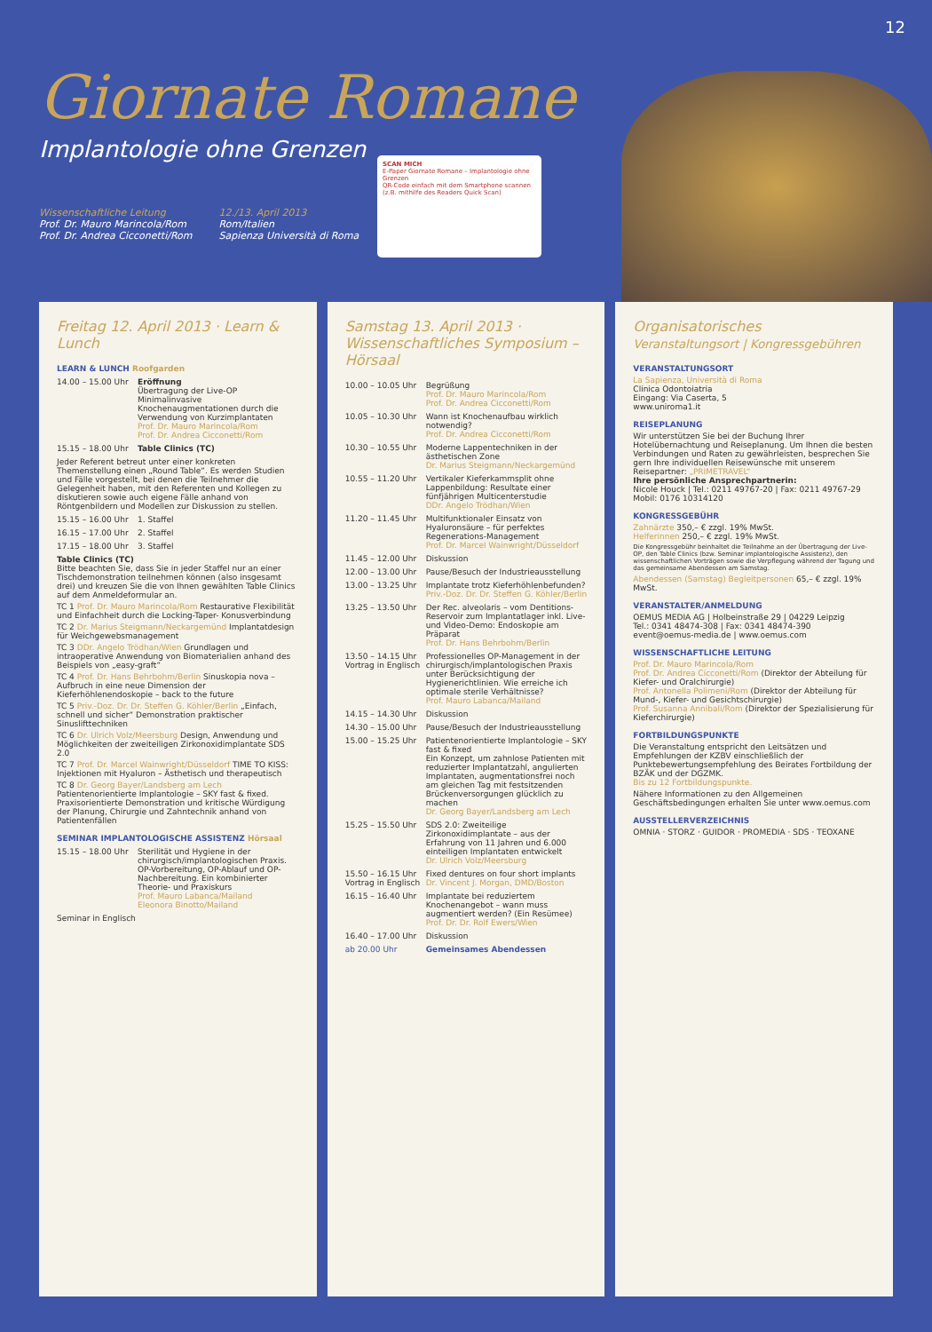Giornate Romane
Implantologie ohne Grenzen
Wissenschaftliche Leitung
Prof. Dr. Mauro Marincola/Rom
Prof. Dr. Andrea Cicconetti/Rom
12./13. April 2013
Rom/Italien
Sapienza Università di Roma
SCAN MICH
E-Paper Giornate Romane – Implantologie ohne Grenzen
QR-Code einfach mit dem Smartphone scannen (z.B. mithilfe des Readers Quick Scan)
12
Freitag 12. April 2013 · Learn & Lunch
LEARN & LUNCH Roofgarden
14.00 – 15.00 Uhr Eröffnung
Übertragung der Live-OP Minimalinvasive Knochenaugmentationen durch die Verwendung von Kurzimplantaten
Prof. Dr. Mauro Marincola/Rom
Prof. Dr. Andrea Cicconetti/Rom
15.15 – 18.00 Uhr Table Clinics (TC)
Jeder Referent betreut unter einer konkreten Themenstellung einen „Round Table“. Es werden Studien und Fälle vorgestellt, bei denen die Teilnehmer die Gelegenheit haben, mit den Referenten und Kollegen zu diskutieren sowie auch eigene Fälle anhand von Röntgenbildern und Modellen zur Diskussion zu stellen.
15.15 – 16.00 Uhr 1. Staffel
16.15 – 17.00 Uhr 2. Staffel
17.15 – 18.00 Uhr 3. Staffel
Table Clinics (TC)
Bitte beachten Sie, dass Sie in jeder Staffel nur an einer Tischdemonstration teilnehmen können (also insgesamt drei) und kreuzen Sie die von Ihnen gewählten Table Clinics auf dem Anmeldeformular an.
TC 1 Prof. Dr. Mauro Marincola/Rom Restaurative Flexibilität und Einfachheit durch die Locking-Taper- Konusverbindung
TC 2 Dr. Marius Steigmann/Neckargemünd Implantatdesign für Weichgewebsmanagement
TC 3 DDr. Angelo Trödhan/Wien Grundlagen und intraoperative Anwendung von Biomaterialien anhand des Beispiels von „easy-graft“
TC 4 Prof. Dr. Hans Behrbohm/Berlin Sinuskopia nova – Aufbruch in eine neue Dimension der Kieferhöhlenendoskopie – back to the future
TC 5 Priv.-Doz. Dr. Dr. Steffen G. Köhler/Berlin „Einfach, schnell und sicher“ Demonstration praktischer Sinuslifttechniken
TC 6 Dr. Ulrich Volz/Meersburg Design, Anwendung und Möglichkeiten der zweiteiligen Zirkonoxidimplantate SDS 2.0
TC 7 Prof. Dr. Marcel Wainwright/Düsseldorf TIME TO KISS: Injektionen mit Hyaluron – Ästhetisch und therapeutisch
TC 8 Dr. Georg Bayer/Landsberg am Lech Patientenorientierte Implantologie – SKY fast & fixed. Praxisorientierte Demonstration und kritische Würdigung der Planung, Chirurgie und Zahntechnik anhand von Patientenfällen
SEMINAR IMPLANTOLOGISCHE ASSISTENZ Hörsaal
15.15 – 18.00 Uhr Sterilität und Hygiene in der chirurgisch/implantologischen Praxis. OP-Vorbereitung, OP-Ablauf und OP-Nachbereitung. Ein kombinierter Theorie- und Praxiskurs
Prof. Mauro Labanca/Mailand
Eleonora Binotto/Mailand
Seminar in Englisch
Samstag 13. April 2013 · Wissenschaftliches Symposium – Hörsaal
10.00 – 10.05 Uhr Begrüßung
Prof. Dr. Mauro Marincola/Rom
Prof. Dr. Andrea Cicconetti/Rom
10.05 – 10.30 Uhr Wann ist Knochenaufbau wirklich notwendig?
Prof. Dr. Andrea Cicconetti/Rom
10.30 – 10.55 Uhr Moderne Lappentechniken in der ästhetischen Zone
Dr. Marius Steigmann/Neckargemünd
10.55 – 11.20 Uhr Vertikaler Kieferkammsplit ohne Lappenbildung: Resultate einer fünfjährigen Multicenterstudie
DDr. Angelo Trödhan/Wien
11.20 – 11.45 Uhr Multifunktionaler Einsatz von Hyaluronsäure – für perfektes Regenerations-Management
Prof. Dr. Marcel Wainwright/Düsseldorf
11.45 – 12.00 Uhr Diskussion
12.00 – 13.00 Uhr Pause/Besuch der Industrieausstellung
13.00 – 13.25 Uhr Implantate trotz Kieferhöhlenbefunden?
Priv.-Doz. Dr. Dr. Steffen G. Köhler/Berlin
13.25 – 13.50 Uhr Der Rec. alveolaris – vom Dentitions-Reservoir zum Implantatlager inkl. Live- und Video-Demo: Endoskopie am Präparat
Prof. Dr. Hans Behrbohm/Berlin
13.50 – 14.15 Uhr
Vortrag in Englisch
Professionelles OP-Management in der chirurgisch/implantologischen Praxis unter Berücksichtigung der Hygienerichtlinien. Wie erreiche ich optimale sterile Verhältnisse?
Prof. Mauro Labanca/Mailand
14.15 – 14.30 Uhr Diskussion
14.30 – 15.00 Uhr Pause/Besuch der Industrieausstellung
15.00 – 15.25 Uhr Patientenorientierte Implantologie – SKY fast & fixed
Ein Konzept, um zahnlose Patienten mit reduzierter Implantatzahl, angulierten Implantaten, augmentationsfrei noch am gleichen Tag mit festsitzenden Brückenversorgungen glücklich zu machen
Dr. Georg Bayer/Landsberg am Lech
15.25 – 15.50 Uhr SDS 2.0: Zweiteilige Zirkonoxidimplantate – aus der Erfahrung von 11 Jahren und 6.000 einteiligen Implantaten entwickelt
Dr. Ulrich Volz/Meersburg
15.50 – 16.15 Uhr
Vortrag in Englisch
Fixed dentures on four short implants
Dr. Vincent J. Morgan, DMD/Boston
16.15 – 16.40 Uhr Implantate bei reduziertem Knochenangebot – wann muss augmentiert werden? (Ein Resümee)
Prof. Dr. Dr. Rolf Ewers/Wien
16.40 – 17.00 Uhr Diskussion
ab 20.00 Uhr Gemeinsames Abendessen
Organisatorisches
Veranstaltungsort | Kongressgebühren
VERANSTALTUNGSORT
La Sapienza, Università di Roma
Clinica Odontoiatria
Eingang: Via Caserta, 5
www.uniroma1.it
REISEPLANUNG
Wir unterstützen Sie bei der Buchung Ihrer Hotelübernachtung und Reiseplanung. Um Ihnen die besten Verbindungen und Raten zu gewährleisten, besprechen Sie gern Ihre individuellen Reisewünsche mit unserem Reisepartner: „PRIMETRAVEL“
Ihre persönliche Ansprechpartnerin:
Nicole Houck | Tel.: 0211 49767-20 | Fax: 0211 49767-29
Mobil: 0176 10314120
KONGRESSGEBÜHR
Zahnärzte 350,– € zzgl. 19% MwSt.
Helferinnen 250,– € zzgl. 19% MwSt.
Die Kongressgebühr beinhaltet die Teilnahme an der Übertragung der Live-OP, den Table Clinics (bzw. Seminar implantologische Assistenz), den wissenschaftlichen Vorträgen sowie die Verpflegung während der Tagung und das gemeinsame Abendessen am Samstag.
Abendessen (Samstag) Begleitpersonen 65,– € zzgl. 19% MwSt.
VERANSTALTER/ANMELDUNG
OEMUS MEDIA AG | Holbeinstraße 29 | 04229 Leipzig
Tel.: 0341 48474-308 | Fax: 0341 48474-390
event@oemus-media.de | www.oemus.com
WISSENSCHAFTLICHE LEITUNG
Prof. Dr. Mauro Marincola/Rom
Prof. Dr. Andrea Cicconetti/Rom (Direktor der Abteilung für Kiefer- und Oralchirurgie)
Prof. Antonella Polimeni/Rom (Direktor der Abteilung für Mund-, Kiefer- und Gesichtschirurgie)
Prof. Susanna Annibali/Rom (Direktor der Spezialisierung für Kieferchirurgie)
FORTBILDUNGSPUNKTE
Die Veranstaltung entspricht den Leitsätzen und Empfehlungen der KZBV einschließlich der Punktebewertungsempfehlung des Beirates Fortbildung der BZÄK und der DGZMK.
Bis zu 12 Fortbildungspunkte.
Nähere Informationen zu den Allgemeinen Geschäftsbedingungen erhalten Sie unter www.oemus.com
AUSSTELLERVERZEICHNIS
OMNIA · STORZ · GUIDOR · PROMEDIA · SDS · TEOXANE